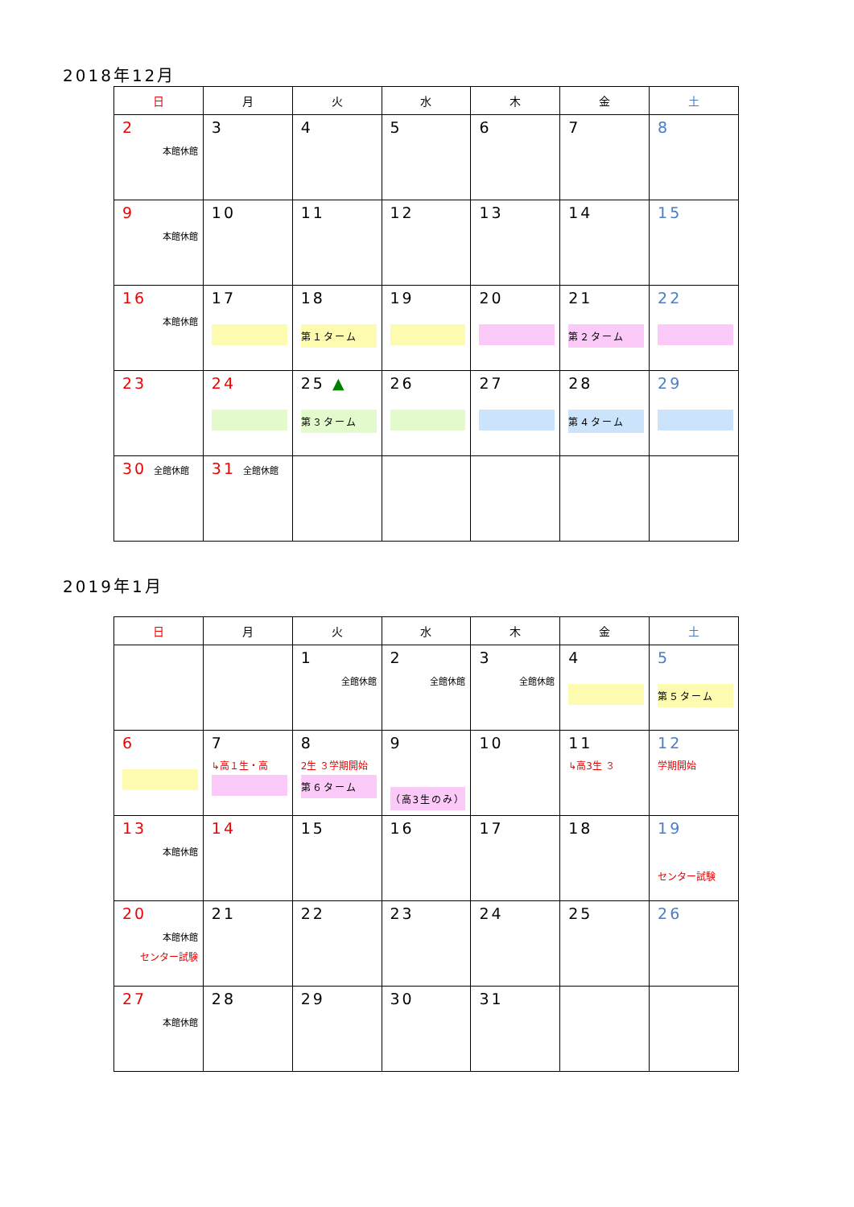2018年12月
| 日 | 月 | 火 | 水 | 木 | 金 | 土 |
| --- | --- | --- | --- | --- | --- | --- |
| 2 本館休館 | 3 | 4 | 5 | 6 | 7 | 8 |
| 9 本館休館 | 10 | 11 | 12 | 13 | 14 | 15 |
| 16 本館休館 | 17 | 18 第１ターム | 19 | 20 | 21 第２ターム | 22 |
| 23 | 24 | 25 ▲ 第３ターム | 26 | 27 | 28 第４ターム | 29 |
| 30 全館休館 | 31 全館休館 | | | | | |
2019年1月
| 日 | 月 | 火 | 水 | 木 | 金 | 土 |
| --- | --- | --- | --- | --- | --- | --- |
| | | 1 全館休館 | 2 全館休館 | 3 全館休館 | 4 | 5 第５ターム |
| 6 | 7 ↳高１生・高 | 8 2生 ３学期開始 第６ターム | 9 （高3生のみ） | 10 | 11 ↳高3生 ３ | 12 学期開始 |
| 13 本館休館 | 14 | 15 | 16 | 17 | 18 | 19 センター試験 |
| 20 本館休館 センター試験 | 21 | 22 | 23 | 24 | 25 | 26 |
| 27 本館休館 | 28 | 29 | 30 | 31 | | |